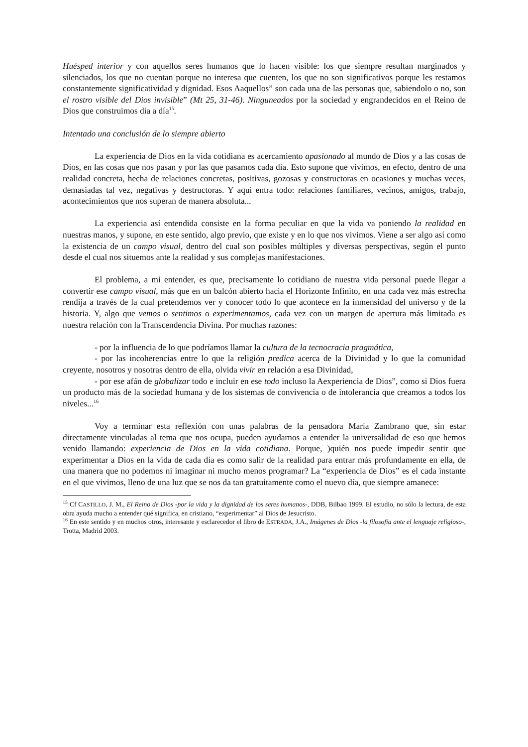Huésped interior y con aquellos seres humanos que lo hacen visible: los que siempre resultan marginados y silenciados, los que no cuentan porque no interesa que cuenten, los que no son significativos porque les restamos constantemente significatividad y dignidad. Esos Aaquellos” son cada una de las personas que, sabiendolo o no, son el rostro visible del Dios invisible” (Mt 25, 31-46). Ninguneados por la sociedad y engrandecidos en el Reino de Dios que construimos día a día<sup>15</sup>.
Intentado una conclusión de lo siempre abierto
La experiencia de Dios en la vida cotidiana es acercamiento apasionado al mundo de Dios y a las cosas de Dios, en las cosas que nos pasan y por las que pasamos cada día. Esto supone que vivimos, en efecto, dentro de una realidad concreta, hecha de relaciones concretas, positivas, gozosas y constructoras en ocasiones y muchas veces, demasiadas tal vez, negativas y destructoras. Y aquí entra todo: relaciones familiares, vecinos, amigos, trabajo, acontecimientos que nos superan de manera absoluta...
La experiencia así entendida consiste en la forma peculiar en que la vida va poniendo la realidad en nuestras manos, y supone, en este sentido, algo previo, que existe y en lo que nos vivimos. Viene a ser algo así como la existencia de un campo visual, dentro del cual son posibles múltiples y diversas perspectivas, según el punto desde el cual nos situemos ante la realidad y sus complejas manifestaciones.
El problema, a mi entender, es que, precisamente lo cotidiano de nuestra vida personal puede llegar a convertir ese campo visual, más que en un balcón abierto hacia el Horizonte Infinito, en una cada vez más estrecha rendija a través de la cual pretendemos ver y conocer todo lo que acontece en la inmensidad del universo y de la historia. Y, algo que vemos o sentimos o experimentamos, cada vez con un margen de apertura más limitada es nuestra relación con la Transcendencia Divina. Por muchas razones:
- por la influencia de lo que podríamos llamar la cultura de la tecnocracia pragmática,
- por las incoherencias entre lo que la religión predica acerca de la Divinidad y lo que la comunidad creyente, nosotros y nosotras dentro de ella, olvida vivir en relación a esa Divinidad,
- por ese afán de globalizar todo e incluir en ese todo incluso la Aexperiencia de Dios”, como si Dios fuera un producto más de la sociedad humana y de los sistemas de convivencia o de intolerancia que creamos a todos los niveles...<sup>16</sup>
Voy a terminar esta reflexión con unas palabras de la pensadora María Zambrano que, sin estar directamente vinculadas al tema que nos ocupa, pueden ayudarnos a entender la universalidad de eso que hemos venido llamando: experiencia de Dios en la vida cotidiana. Porque, )quién nos puede impedir sentir que experimentar a Dios en la vida de cada día es como salir de la realidad para entrar más profundamente en ella, de una manera que no podemos ni imaginar ni mucho menos programar? La “experiencia de Dios” es el cada instante en el que vivimos, lleno de una luz que se nos da tan gratuitamente como el nuevo día, que siempre amanece:
<sup>15</sup> Cf CASTILLO, J. M., El Reino de Dios -por la vida y la dignidad de los seres humanos-, DDB, Bilbao 1999. El estudio, no sólo la lectura, de esta obra ayuda mucho a entender qué significa, en cristiano, “experimentar” al Dios de Jesucristo.
<sup>16</sup> En este sentido y en muchos otros, interesante y esclarecedor el libro de ESTRADA, J.A., Imágenes de Dios -la filosofía ante el lenguaje religioso-, Trotta, Madrid 2003.